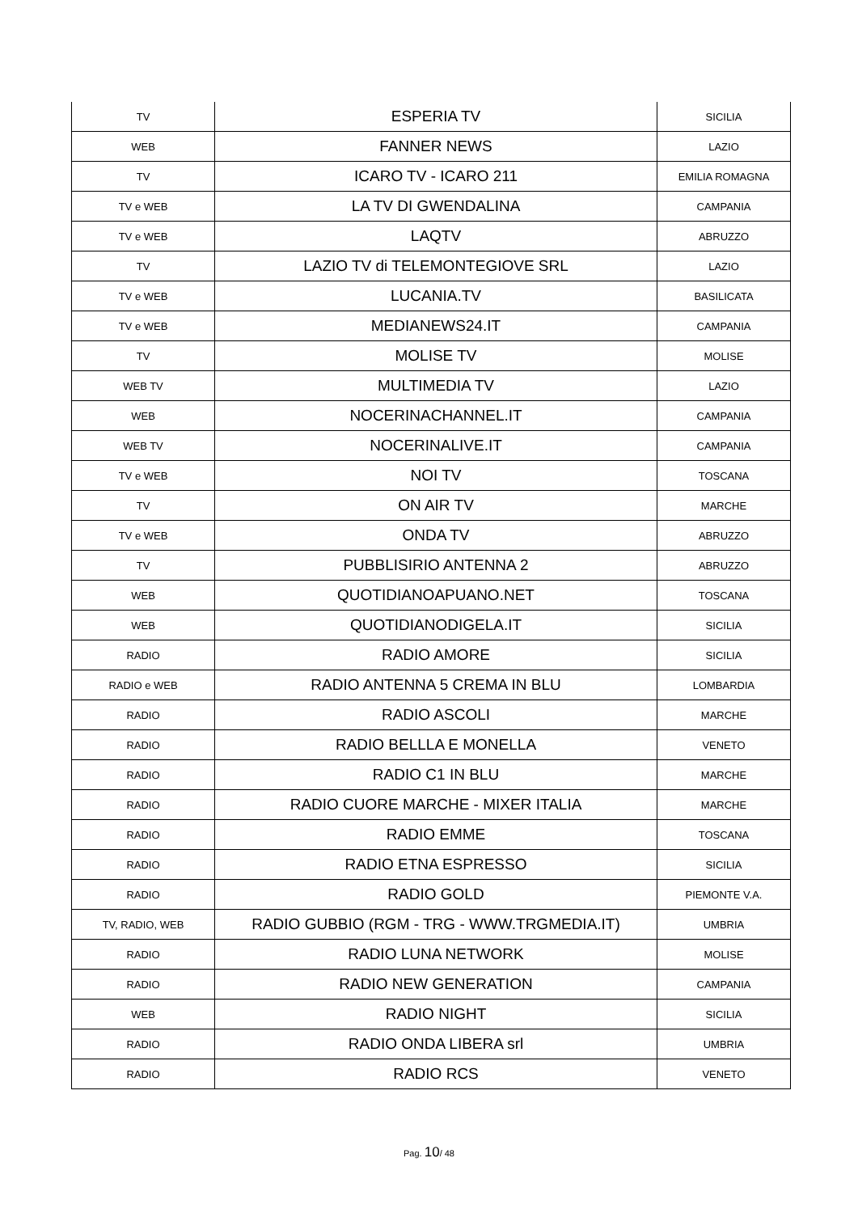| TV | ESPERIA TV | SICILIA |
| WEB | FANNER NEWS | LAZIO |
| TV | ICARO TV - ICARO 211 | EMILIA ROMAGNA |
| TV e WEB | LA TV DI GWENDALINA | CAMPANIA |
| TV e WEB | LAQTV | ABRUZZO |
| TV | LAZIO TV di TELEMONTEGIOVE SRL | LAZIO |
| TV e WEB | LUCANIA.TV | BASILICATA |
| TV e WEB | MEDIANEWS24.IT | CAMPANIA |
| TV | MOLISE TV | MOLISE |
| WEB TV | MULTIMEDIA TV | LAZIO |
| WEB | NOCERINACHANNEL.IT | CAMPANIA |
| WEB TV | NOCERINALIVE.IT | CAMPANIA |
| TV e WEB | NOI TV | TOSCANA |
| TV | ON AIR TV | MARCHE |
| TV e WEB | ONDA TV | ABRUZZO |
| TV | PUBBLISIRIO ANTENNA 2 | ABRUZZO |
| WEB | QUOTIDIANOAPUANO.NET | TOSCANA |
| WEB | QUOTIDIANODIGELA.IT | SICILIA |
| RADIO | RADIO AMORE | SICILIA |
| RADIO e WEB | RADIO ANTENNA 5 CREMA IN BLU | LOMBARDIA |
| RADIO | RADIO ASCOLI | MARCHE |
| RADIO | RADIO BELLLA E MONELLA | VENETO |
| RADIO | RADIO C1 IN BLU | MARCHE |
| RADIO | RADIO CUORE MARCHE - MIXER ITALIA | MARCHE |
| RADIO | RADIO EMME | TOSCANA |
| RADIO | RADIO ETNA ESPRESSO | SICILIA |
| RADIO | RADIO GOLD | PIEMONTE V.A. |
| TV, RADIO, WEB | RADIO GUBBIO (RGM - TRG - WWW.TRGMEDIA.IT) | UMBRIA |
| RADIO | RADIO LUNA NETWORK | MOLISE |
| RADIO | RADIO NEW GENERATION | CAMPANIA |
| WEB | RADIO NIGHT | SICILIA |
| RADIO | RADIO ONDA LIBERA srl | UMBRIA |
| RADIO | RADIO RCS | VENETO |
Pag. 10/ 48